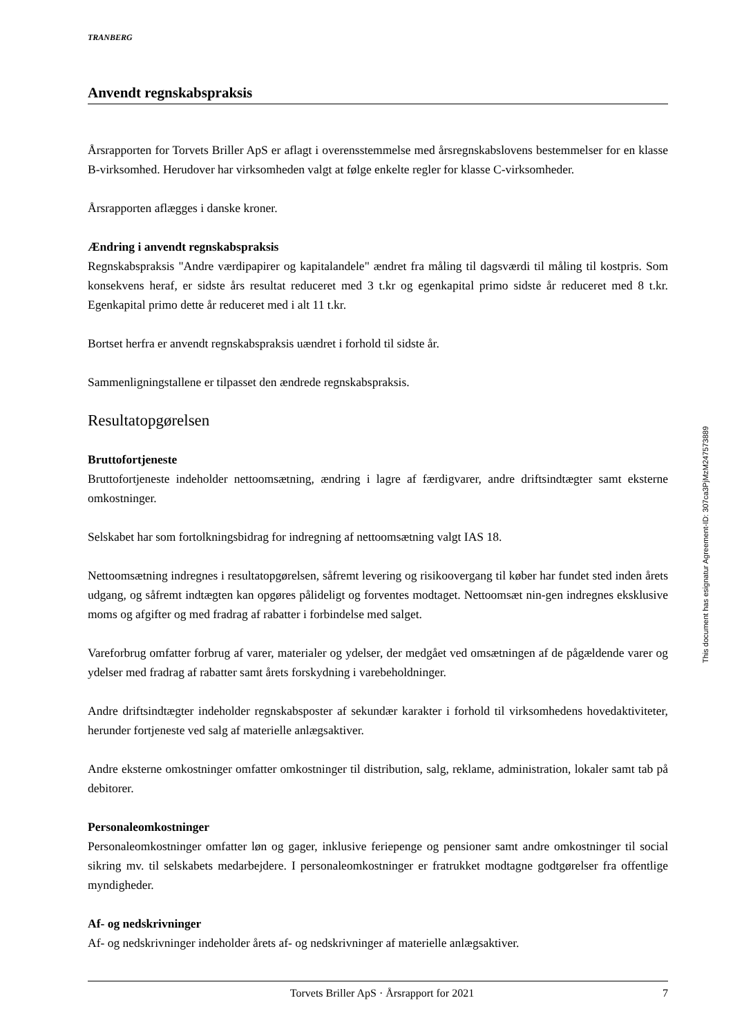TRANBERG
Anvendt regnskabspraksis
Årsrapporten for Torvets Briller ApS er aflagt i overensstemmelse med årsregnskabslovens bestemmelser for en klasse B-virksomhed. Herudover har virksomheden valgt at følge enkelte regler for klasse C-virksomheder.
Årsrapporten aflægges i danske kroner.
Ændring i anvendt regnskabspraksis
Regnskabspraksis "Andre værdipapirer og kapitalandele" ændret fra måling til dagsværdi til måling til kostpris. Som konsekvens heraf, er sidste års resultat reduceret med 3 t.kr og egenkapital primo sidste år reduceret med 8 t.kr. Egenkapital primo dette år reduceret med i alt 11 t.kr.
Bortset herfra er anvendt regnskabspraksis uændret i forhold til sidste år.
Sammenligningstallene er tilpasset den ændrede regnskabspraksis.
Resultatopgørelsen
Bruttofortjeneste
Bruttofortjeneste indeholder nettoomsætning, ændring i lagre af færdigvarer, andre driftsindtægter samt eksterne omkostninger.
Selskabet har som fortolkningsbidrag for indregning af nettoomsætning valgt IAS 18.
Nettoomsætning indregnes i resultatopgørelsen, såfremt levering og risikoovergang til køber har fundet sted inden årets udgang, og såfremt indtægten kan opgøres pålideligt og forventes modtaget. Nettoomsæt nin-gen indregnes eksklusive moms og afgifter og med fradrag af rabatter i forbindelse med salget.
Vareforbrug omfatter forbrug af varer, materialer og ydelser, der medgået ved omsætningen af de pågældende varer og ydelser med fradrag af rabatter samt årets forskydning i varebeholdninger.
Andre driftsindtægter indeholder regnskabsposter af sekundær karakter i forhold til virksomhedens hovedaktiviteter, herunder fortjeneste ved salg af materielle anlægsaktiver.
Andre eksterne omkostninger omfatter omkostninger til distribution, salg, reklame, administration, lokaler samt tab på debitorer.
Personaleomkostninger
Personaleomkostninger omfatter løn og gager, inklusive feriepenge og pensioner samt andre omkostninger til social sikring mv. til selskabets medarbejdere. I personaleomkostninger er fratrukket modtagne godtgørelser fra offentlige myndigheder.
Af- og nedskrivninger
Af- og nedskrivninger indeholder årets af- og nedskrivninger af materielle anlægsaktiver.
This document has esignatur Agreement-ID: 307ca3PjMzM247573889
Torvets Briller ApS · Årsrapport for 2021 7